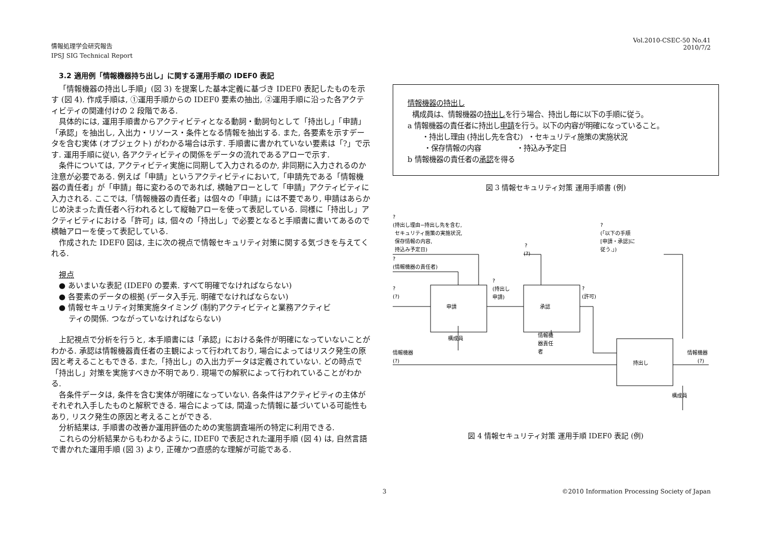情報処理学会研究報告
IPSJ SIG Technical Report
Vol.2010-CSEC-50 No.41
2010/7/2
3.2 適用例「情報機器持ち出し」に関する運用手順の IDEF0 表記
「情報機器の持出し手順」(図 3) を提案した基本定義に基づき IDEF0 表記したものを示す (図 4). 作成手順は, ①運用手順からの IDEF0 要素の抽出, ②運用手順に沿った各アクティビティの関連付けの 2 段階である.
具体的には, 運用手順書からアクティビティとなる動詞・動詞句として「持出し」「申請」「承認」を抽出し, 入出力・リソース・条件となる情報を抽出する. また, 各要素を示すデータを含む実体 (オブジェクト) がわかる場合は示す. 手順書に書かれていない要素は「?」で示す. 運用手順に従い, 各アクティビティの関係をデータの流れであるアローで示す.
条件については, アクティビティ実施に同期して入力されるのか, 非同期に入力されるのか注意が必要である. 例えば「申請」というアクティビティにおいて,「申請先である「情報機器の責任者」が「申請」毎に変わるのであれば, 横軸アローとして「申請」アクティビティに入力される. ここでは,「情報機器の責任者」は個々の「申請」には不要であり, 申請はあらかじめ決まった責任者へ行われるとして縦軸アローを使って表記している. 同様に「持出し」アクティビティにおける「許可」は, 個々の「持出し」で必要となると手順書に書いてあるので横軸アローを使って表記している.
作成された IDEF0 図は, 主に次の視点で情報セキュリティ対策に関する気づきを与えてくれる.
視点
● あいまいな表記 (IDEF0 の要素. すべて明確でなければならない)
● 各要素のデータの根拠 (データ入手元. 明確でなければならない)
● 情報セキュリティ対策実施タイミング (制約アクティビティと業務アクティビ
ティの関係. つながっていなければならない)
上記視点で分析を行うと, 本手順書には「承認」における条件が明確になっていないことがわかる. 承認は情報機器責任者の主観によって行われており, 場合によってはリスク発生の原因と考えることもできる. また,「持出し」の入出力データは定義されていない. どの時点で「持出し」対策を実施すべきか不明であり. 現場での解釈によって行われていることがわかる.
各条件データは, 条件を含む実体が明確になっていない. 各条件はアクティビティの主体がそれぞれ入手したものと解釈できる. 場合によっては, 間違った情報に基づいている可能性もあり, リスク発生の原因と考えることができる.
分析結果は, 手順書の改善か運用評価のための実態調査場所の特定に利用できる.
これらの分析結果からもわかるように, IDEF0 で表記された運用手順 (図 4) は, 自然言語で書かれた運用手順 (図 3) より, 正確かつ直感的な理解が可能である.
情報機器の持出し
構成員は、情報機器の持出しを行う場合、持出し毎に以下の手順に従う。
a 情報機器の責任者に持出し申請を行う。以下の内容が明確になっていること。
・持出し理由 (持出し先を含む) ・セキュリティ施策の実施状況
・保存情報の内容 ・持込み予定日
b 情報機器の責任者の承認を得る
図 3 情報セキュリティ対策 運用手順書 (例)
?
(持出し理由−持出し先を含む,
セキュリティ施策の実施状況,
保存情報の内容,
持込み予定日)
?
(情報機器の責任者)
?
(?)
申請
承認
持出し
?
(?)
?
(持出し
申請)
?
(許可)
?
(「以下の手順
[申請・承認]に
従う.」)
構成員
情報機
器責任
者
情報機器
(?)
情報機器
(?)
構成員
図 4 情報セキュリティ対策 運用手順 IDEF0 表記 (例)
3 ©2010 Information Processing Society of Japan